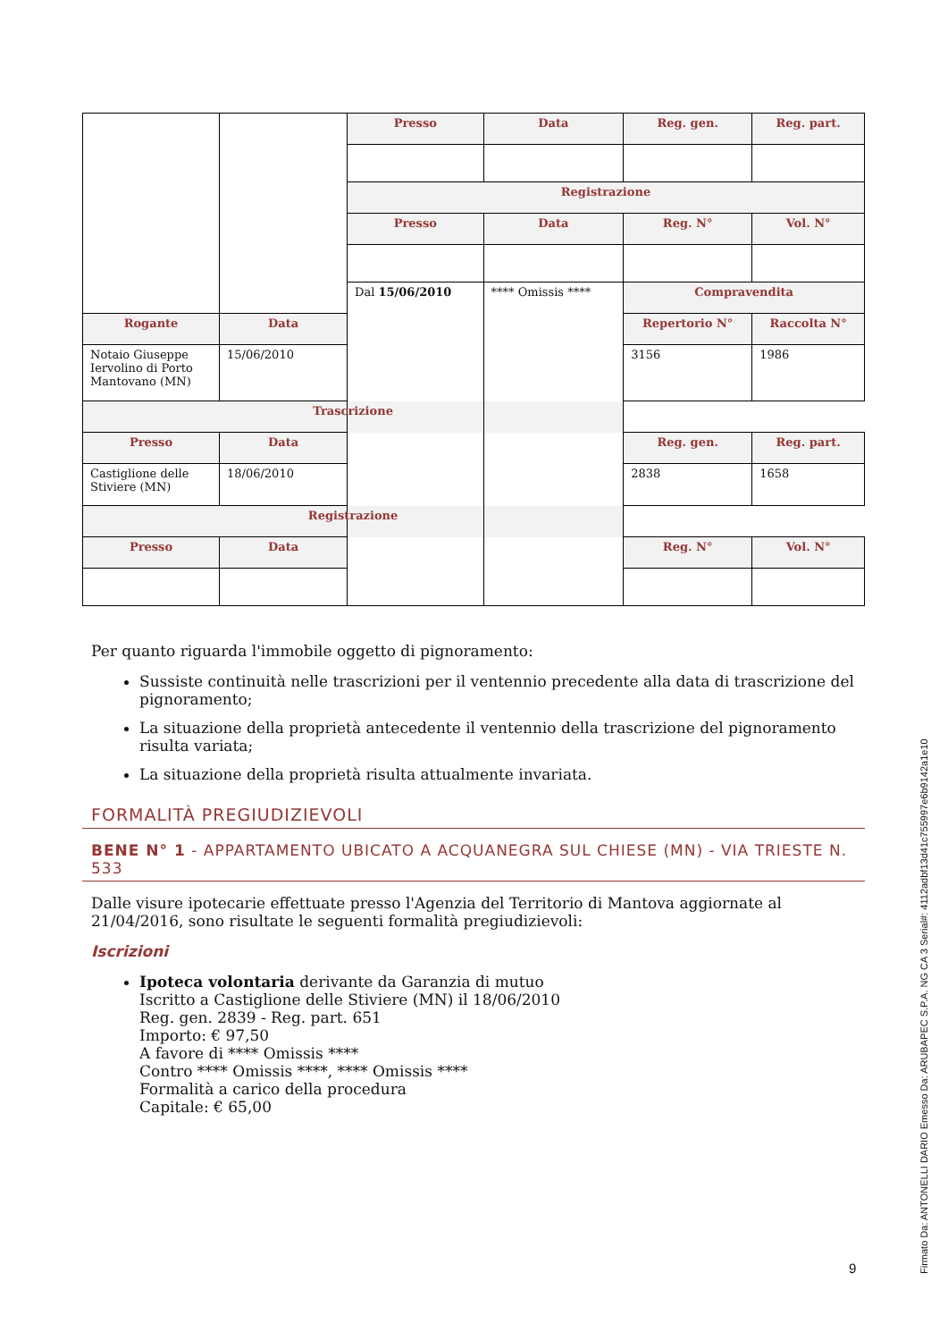| | | Presso | Data | Reg. gen. | Reg. part. |
| | | Registrazione | | | |
| | | Presso | Data | Reg. N° | Vol. N° |
| | | Dal 15/06/2010 | **** Omissis **** | Compravendita | |
| Rogante | Data | | | Repertorio N° | Raccolta N° |
| Notaio Giuseppe Iervolino di Porto Mantovano (MN) | 15/06/2010 | | | 3156 | 1986 |
| Trascrizione | | | | | |
| Presso | Data | | | Reg. gen. | Reg. part. |
| Castiglione delle Stiviere (MN) | 18/06/2010 | | | 2838 | 1658 |
| Registrazione | | | | | |
| Presso | Data | | | Reg. N° | Vol. N° |
Per quanto riguarda l'immobile oggetto di pignoramento:
Sussiste continuità nelle trascrizioni per il ventennio precedente alla data di trascrizione del pignoramento;
La situazione della proprietà antecedente il ventennio della trascrizione del pignoramento risulta variata;
La situazione della proprietà risulta attualmente invariata.
FORMALITÀ PREGIUDIZIEVOLI
BENE N° 1 - APPARTAMENTO UBICATO A ACQUANEGRA SUL CHIESE (MN) - VIA TRIESTE N. 533
Dalle visure ipotecarie effettuate presso l'Agenzia del Territorio di Mantova aggiornate al 21/04/2016, sono risultate le seguenti formalità pregiudizievoli:
Iscrizioni
Ipoteca volontaria derivante da Garanzia di mutuo
Iscritto a Castiglione delle Stiviere (MN) il 18/06/2010
Reg. gen. 2839 - Reg. part. 651
Importo: € 97,50
A favore di **** Omissis ****
Contro **** Omissis ****, **** Omissis ****
Formalità a carico della procedura
Capitale: € 65,00
9
Firmato Da: ANTONELLI DARIO Emesso Da: ARUBAPEC S.P.A. NG CA 3 Serial#: 4112adbf13d41c755997e6b9142a1e10